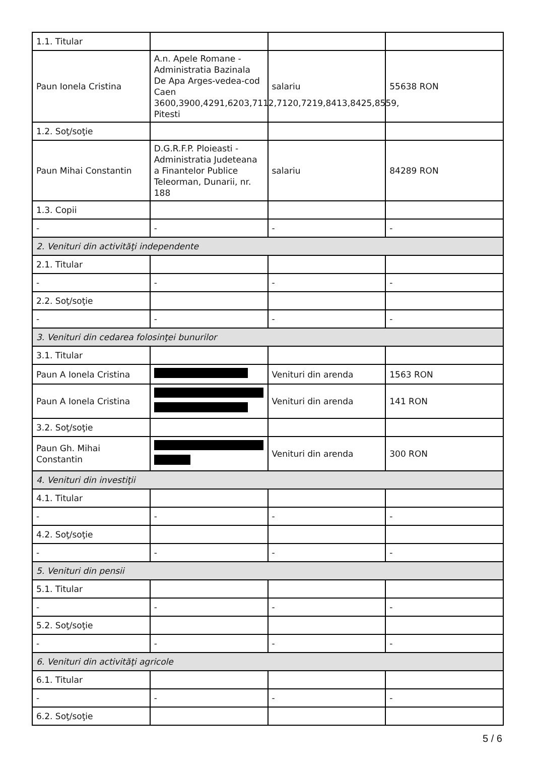| 1.1. Titular | | | |
| Paun Ionela Cristina | A.n. Apele Romane - Administratia Bazinala De Apa Arges-vedea-cod Caen 3600,3900,4291,6203,7112,7120,7219,8413,8425,8559, Pitesti | salariu | 55638 RON |
| 1.2. Soţ/soţie | | | |
| Paun Mihai Constantin | D.G.R.F.P. Ploieasti - Administratia Judeteana a Finantelor Publice Teleorman, Dunarii, nr. 188 | salariu | 84289 RON |
| 1.3. Copii | | | |
| - | - | - | - |
| 2. Venituri din activităţi independente | | | |
| 2.1. Titular | | | |
| - | - | - | - |
| 2.2. Soţ/soţie | | | |
| - | - | - | - |
| 3. Venituri din cedarea folosinţei bunurilor | | | |
| 3.1. Titular | | | |
| Paun A Ionela Cristina | | Venituri din arenda | 1563 RON |
| Paun A Ionela Cristina | | Venituri din arenda | 141 RON |
| 3.2. Soţ/soţie | | | |
| Paun Gh. Mihai Constantin | | Venituri din arenda | 300 RON |
| 4. Venituri din investiţii | | | |
| 4.1. Titular | | | |
| - | - | - | - |
| 4.2. Soţ/soţie | | | |
| - | - | - | - |
| 5. Venituri din pensii | | | |
| 5.1. Titular | | | |
| - | - | - | - |
| 5.2. Soţ/soţie | | | |
| - | - | - | - |
| 6. Venituri din activităţi agricole | | | |
| 6.1. Titular | | | |
| - | - | - | - |
| 6.2. Soţ/soţie | | | |
5 / 6